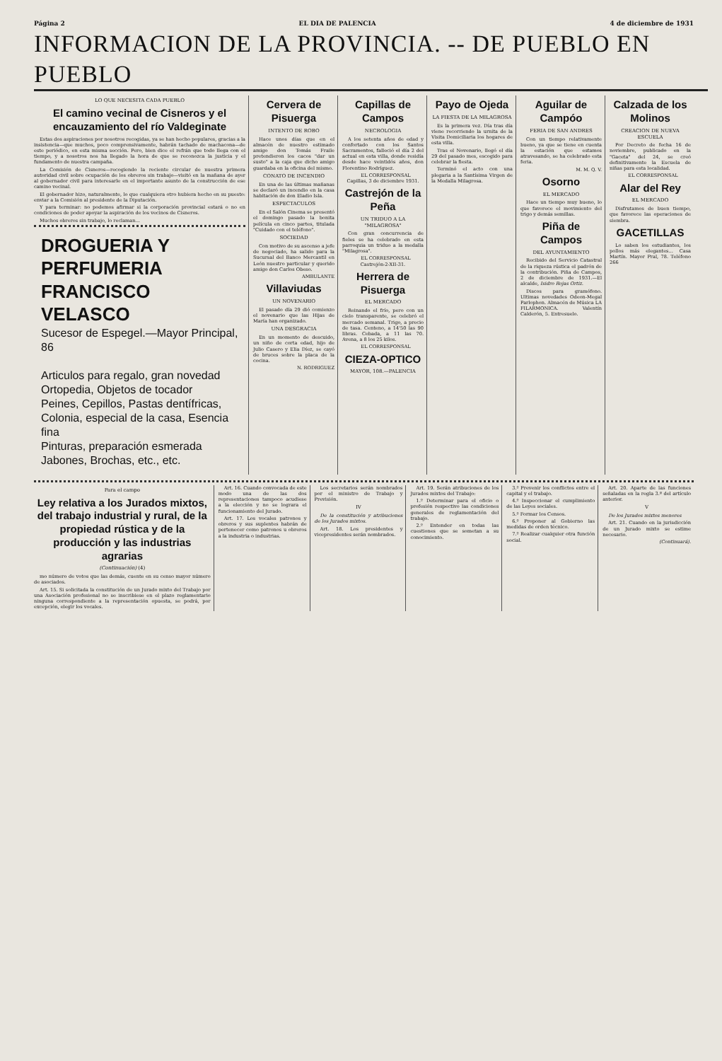Página 2 EL DIA DE PALENCIA 4 de diciembre de 1931
INFORMACION DE LA PROVINCIA. -- DE PUEBLO EN PUEBLO
LO QUE NECESITA CADA PUEBLO
El camino vecinal de Cisneros y el encauzamiento del río Valdeginate
Estas dos aspiraciones por nosotros recogidas, ya se han hecho populares, gracias a la insistencia—que muchos, poco comprensivamente, habrán tachado de machacona—de este periódico, en esta misma sección. Pero, bien dice el refrán que todo llega con el tiempo, y a nosotros nos ha llegado la hora de que se reconozca la justicia y el fundamento de nuestra campaña.
La Comisión de Cisneros—recogiendo la reciente circular de nuestra primera autoridad civil sobre ocupación de los obreros sin trabajo—visitó en la mañana de ayer al gobernador civil para interesarle en el importante asunto de la construcción de ese camino vecinal.
El gobernador hizo, naturalmente, lo que cualquiera otro hubiera hecho en su puesto: enviar a la Comisión al presidente de la Diputación.
Y para terminar: no podemos afirmar si la corporación provincial estará o no en condiciones de poder apoyar la aspiración de los vecinos de Cisneros.
Muchos obreros sin trabajo, lo reclaman...
DROGUERIA Y PERFUMERIA
FRANCISCO VELASCO
Sucesor de Espegel.—Mayor Principal, 86
Articulos para regalo, gran novedad
Ortopedia, Objetos de tocador
Peines, Cepillos, Pastas dentífricas, Colonia, especial de la casa, Esencia fina
Pinturas, preparación esmerada
Jabones, Brochas, etc., etc.
Cervera de Pisuerga
INTENTO DE ROBO
Hace unos días que en el almacén de nuestro estimado amigo don Tomás Fraile pretendieron los cacos "dar un susto" a la caja que dicho amigo guardaba en la oficina del mismo.
CONATO DE INCENDIO
En una de las últimas mañanas se declaró un incendio en la casa habitación de don Eladio Isla.
ESPECTACULOS
En el Salón Cinema se presentó el domingo pasado la bonita película en cinco partes, titulada "Cuidado con el teléfono".
SOCIEDAD
Con motivo de su ascenso a jefe de negociado, ha salido para la Sucursal del Banco Mercantil en León nuestro particular y querido amigo don Carlos Obeso.
AMBULANTE
Villaviudas
UN NOVENARIO
El pasado día 29 dió comienzo el novenario que las Hijas de María han organizado.
UNA DESGRACIA
En un momento de descuido, un niño de corta edad, hijo de Julio Casero y Elia Díez, se cayó de bruces sobre la placa de la cocina.
N. RODRIGUEZ
Capillas de Campos
NECROLOGIA
A los setenta años de edad y confortado con los Santos Sacramentos, falleció el día 2 del actual en esta villa, donde residía desde hace veintidós años, don Florentino Rodríguez.
EL CORRESPONSAL
Capillas, 3 de diciembre 1931.
Castrejón de la Peña
UN TRIDUO A LA "MILAGROSA"
Con gran concurrencia de fieles se ha celebrado en esta parroquia un triduo a la medalla "Milagrosa".
EL CORRESPONSAL
Castrejón-2-XII-31.
Herrera de Pisuerga
EL MERCADO
Reinando el frío, pero con un cielo transparente, se celebró el mercado semanal. Trigo, a precio de tasa. Centeno, a 14'50 las 90 libras. Cebada, a 11 las 70. Avena, a 8 los 25 kilos.
EL CORRESPONSAL
CIEZA-OPTICO
MAYOR, 108.—PALENCIA
Payo de Ojeda
LA FIESTA DE LA MILAGROSA
Es la primera vez. Día tras día viene recorriendo la urnita de la Visita Domiciliaria los hogares de esta villa.
Tras el Novenario, llegó el día 29 del pasado mes, escogido para celebrar la fiesta.
Terminó el acto con una plegaria a la Santísima Virgen de la Medalla Milagrosa.
Aguilar de Campóo
FERIA DE SAN ANDRES
Con un tiempo relativamente bueno, ya que se tiene en cuenta la estación que estamos atravesando, se ha celebrado esta feria.
M. M. Q. V.
Osorno
EL MERCADO
Hace un tiempo muy bueno, lo que favorece el movimiento del trigo y demás semillas.
Piña de Campos
DEL AYUNTAMIENTO
Recibido del Servicio Catastral de la riqueza rústica el padrón de la contribución. Piña de Campos, 2 de diciembre de 1931.—El alcalde, Isidro Rojas Ortiz.
Discos para gramófono. Ultimas novedades Odeon-Megal Parlophon. Almacén de Música LA FILARMONICA. Valentín Calderón, 5. Entresuelo.
Calzada de los Molinos
CREACION DE NUEVA ESCUELA
Por Decreto de fecha 16 de noviembre, publicado en la "Gaceta" del 24, se creó definitivamente la Escuela de niñas para esta localidad.
EL CORRESPONSAL
Alar del Rey
EL MERCADO
Disfrutamos de buen tiempo, que favorece las operaciones de siembra.
GACETILLAS
Lo saben los estudiantes, los pollos más elegantes... Casa Martín. Mayor Pral, 78. Teléfono 266
Para el campo
Ley relativa a los Jurados mixtos, del trabajo industrial y rural, de la propiedad rústica y de la producción y las industrias agrarias
(Continuación) (4)
mo número de votos que las demás, cuente en su censo mayor número de asociados.
Art. 15. Si solicitada la constitución de un Jurado mixto del Trabajo por una Asociación profesional no se inscribiese en el plazo reglamentario ninguna correspondiente a la representación opuesta, se podrá, por excepción, elegir los vocales.
Art. 16. Cuando convocada de este modo una de las dos representaciones tampoco acudiese a la elección y no se lograra el funcionamiento del Jurado.
Art. 17. Los vocales patronos y obreros y sus suplentes habrán de pertenecer como patronos u obreros a la industria o industrias.
Los secretarios serán nombrados por el ministro de Trabajo y Previsión.
IV
De la constitución y atribuciones de los Jurados mixtos.
Art. 18. Los presidentes y vicepresidentes serán nombrados.
Art. 19. Serán atribuciones de los Jurados mixtos del Trabajo:
1.º Determinar para el oficio o profesión respectivo las condiciones generales de reglamentación del trabajo.
2.º Entender en todas las cuestiones que se sometan a su conocimiento.
3.º Prevenir los conflictos entre el capital y el trabajo.
4.º Inspeccionar el cumplimiento de las Leyes sociales.
5.º Formar los Censos.
6.º Proponer al Gobierno las medidas de orden técnico.
7.º Realizar cualquier otra función social.
Art. 20. Aparte de las funciones señaladas en la regla 3.ª del artículo anterior.
V
De los Jurados mixtos menores
Art. 21. Cuando en la jurisdicción de un Jurado mixto se estime necesario.
(Continuará).